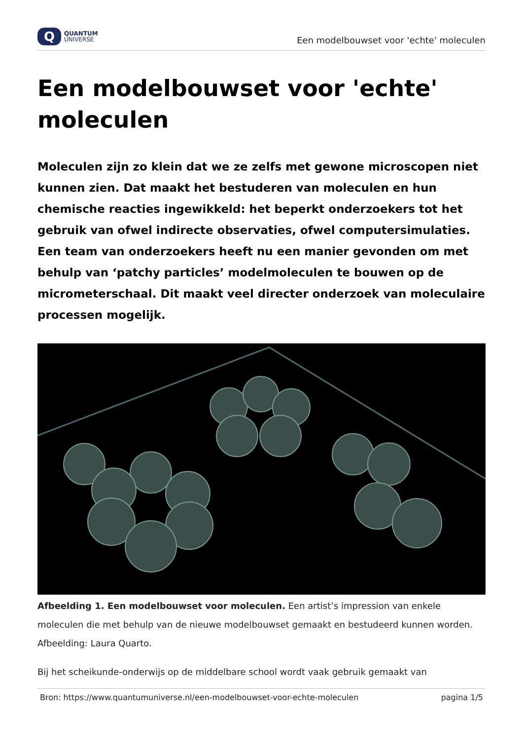Q
QUANTUM
UNIVERSE
Een modelbouwset voor 'echte' moleculen
Een modelbouwset voor 'echte' moleculen
Moleculen zijn zo klein dat we ze zelfs met gewone microscopen niet kunnen zien. Dat maakt het bestuderen van moleculen en hun chemische reacties ingewikkeld: het beperkt onderzoekers tot het gebruik van ofwel indirecte observaties, ofwel computersimulaties. Een team van onderzoekers heeft nu een manier gevonden om met behulp van ‘patchy particles’ modelmoleculen te bouwen op de micrometerschaal. Dit maakt veel directer onderzoek van moleculaire processen mogelijk.
Afbeelding 1. Een modelbouwset voor moleculen. Een artist’s impression van enkele moleculen die met behulp van de nieuwe modelbouwset gemaakt en bestudeerd kunnen worden. Afbeelding: Laura Quarto.
Bij het scheikunde-onderwijs op de middelbare school wordt vaak gebruik gemaakt van
Bron: https://www.quantumuniverse.nl/een-modelbouwset-voor-echte-moleculen pagina 1/5